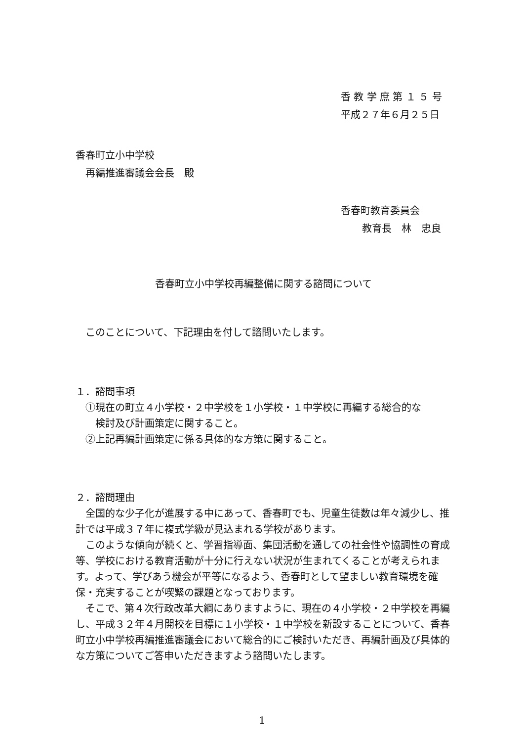香 教 学 庶 第 １ ５ 号
平成２７年６月２５日
香春町立小中学校
　再編推進審議会会長　殿
香春町教育委員会
教育長　林　忠良
香春町立小中学校再編整備に関する諮問について
　このことについて、下記理由を付して諮問いたします。
１．諮問事項
　①現在の町立４小学校・２中学校を１小学校・１中学校に再編する総合的な
　　検討及び計画策定に関すること。
　②上記再編計画策定に係る具体的な方策に関すること。
２．諮問理由
　全国的な少子化が進展する中にあって、香春町でも、児童生徒数は年々減少し、推計では平成３７年に複式学級が見込まれる学校があります。
　このような傾向が続くと、学習指導面、集団活動を通しての社会性や協調性の育成等、学校における教育活動が十分に行えない状況が生まれてくることが考えられます。よって、学びあう機会が平等になるよう、香春町として望ましい教育環境を確保・充実することが喫緊の課題となっております。
　そこで、第４次行政改革大綱にありますように、現在の４小学校・２中学校を再編し、平成３２年４月開校を目標に１小学校・１中学校を新設することについて、香春町立小中学校再編推進審議会において総合的にご検討いただき、再編計画及び具体的な方策についてご答申いただきますよう諮問いたします。
1